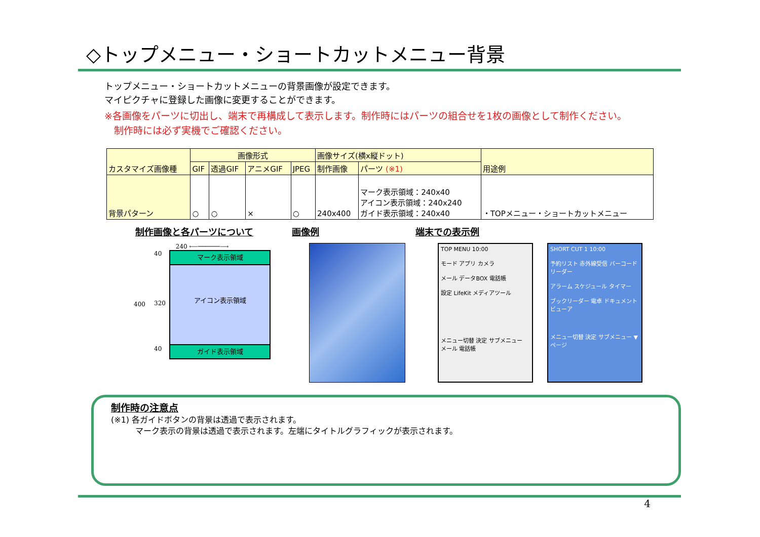◇トップメニュー・ショートカットメニュー背景
トップメニュー・ショートカットメニューの背景画像が設定できます。
マイピクチャに登録した画像に変更することができます。
※各画像をパーツに切出し、端末で再構成して表示します。制作時にはパーツの組合せを1枚の画像として制作ください。
　制作時には必ず実機でご確認ください。
| カスタマイズ画像種 | 画像形式 | | | | 画像サイズ(横x縦ドット) | | 用途例 |
| --- | --- | --- | --- | --- | --- | --- | --- |
| | GIF | 透過GIF | アニメGIF | JPEG | 制作画像 | パーツ (※1) | |
| 背景パターン | ○ | ○ | × | ○ | 240x400 | マーク表示領域：240x40 アイコン表示領域：240x240 ガイド表示領域：240x40 | ・TOPメニュー・ショートカットメニュー |
制作画像と各パーツについて 画像例 端末での表示例
240 ⟵──────⟶
400
40
320
40
マーク表示領域
アイコン表示領域
ガイド表示領域
TOP MENU 10:00
モード アプリ カメラ
メール データBOX 電話帳
設定 LifeKit メディアツール
メニュー切替 決定 サブメニュー
メール 電話帳
SHORT CUT 1 10:00
予約リスト 赤外線受信 バーコードリーダー
アラーム スケジュール タイマー
ブックリーダー 電卓 ドキュメントビューア
メニュー切替 決定 サブメニュー ▼ページ
制作時の注意点
(※1) 各ガイドボタンの背景は透過で表示されます。
　　　マーク表示の背景は透過で表示されます。左端にタイトルグラフィックが表示されます。
4